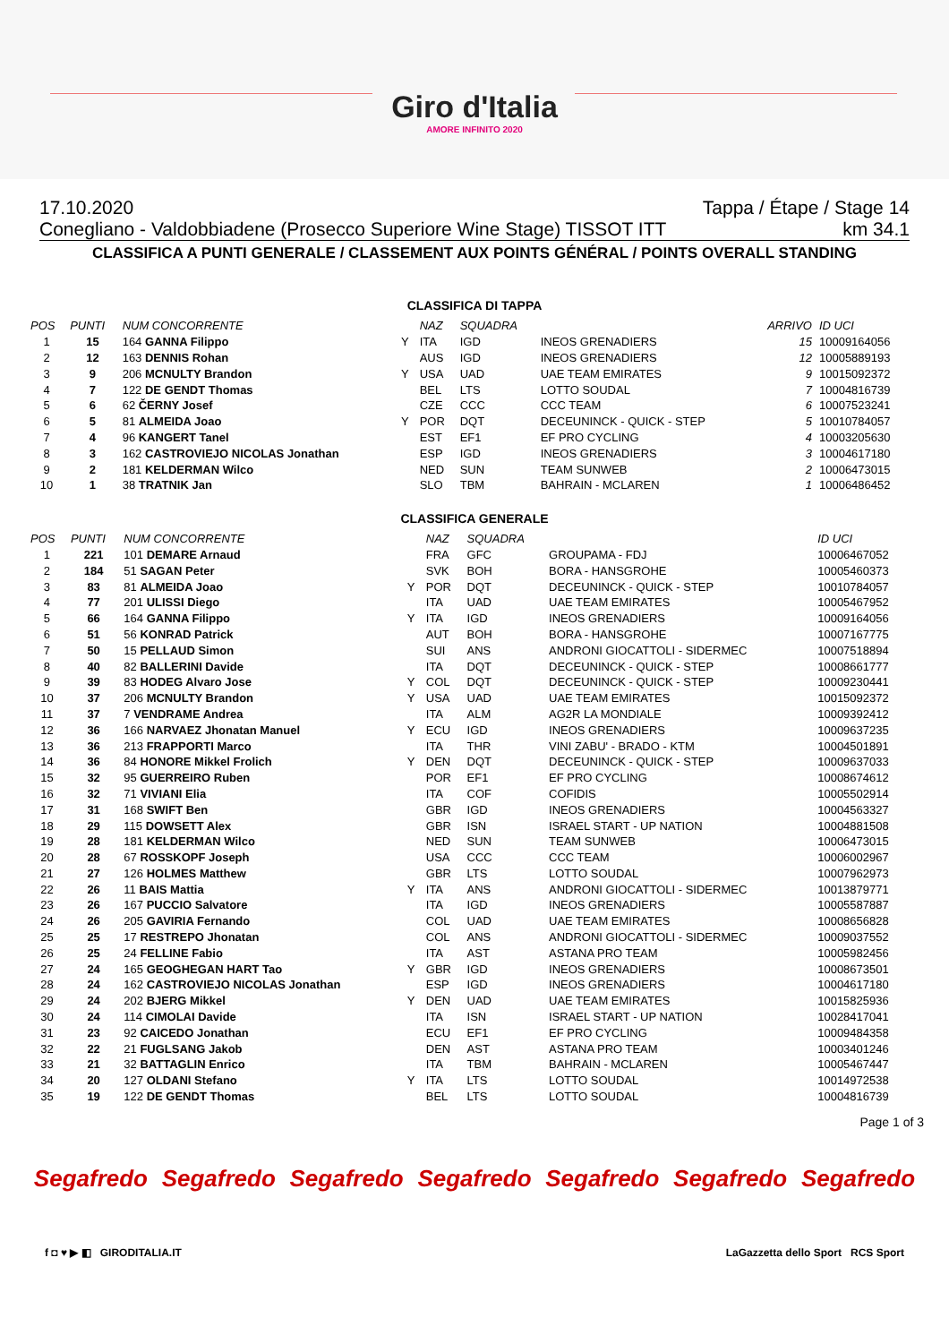Giro d'Italia
AMORE INFINITO 2020
17.10.2020 Tappa / Étape / Stage 14
Conegliano - Valdobbiadene (Prosecco Superiore Wine Stage) TISSOT ITT km 34.1
CLASSIFICA A PUNTI GENERALE / CLASSEMENT AUX POINTS GÉNÉRAL / POINTS OVERALL STANDING
CLASSIFICA DI TAPPA
| POS | PUNTI | NUM CONCORRENTE | | NAZ | SQUADRA | | ARRIVO | ID UCI |
| --- | --- | --- | --- | --- | --- | --- | --- | --- |
| 1 | 15 | 164 GANNA Filippo | Y | ITA | IGD | INEOS GRENADIERS | 15 | 10009164056 |
| 2 | 12 | 163 DENNIS Rohan | | AUS | IGD | INEOS GRENADIERS | 12 | 10005889193 |
| 3 | 9 | 206 MCNULTY Brandon | Y | USA | UAD | UAE TEAM EMIRATES | 9 | 10015092372 |
| 4 | 7 | 122 DE GENDT Thomas | | BEL | LTS | LOTTO SOUDAL | 7 | 10004816739 |
| 5 | 6 | 62 ČERNY Josef | | CZE | CCC | CCC TEAM | 6 | 10007523241 |
| 6 | 5 | 81 ALMEIDA Joao | Y | POR | DQT | DECEUNINCK - QUICK - STEP | 5 | 10010784057 |
| 7 | 4 | 96 KANGERT Tanel | | EST | EF1 | EF PRO CYCLING | 4 | 10003205630 |
| 8 | 3 | 162 CASTROVIEJO NICOLAS Jonathan | | ESP | IGD | INEOS GRENADIERS | 3 | 10004617180 |
| 9 | 2 | 181 KELDERMAN Wilco | | NED | SUN | TEAM SUNWEB | 2 | 10006473015 |
| 10 | 1 | 38 TRATNIK Jan | | SLO | TBM | BAHRAIN - MCLAREN | 1 | 10006486452 |
CLASSIFICA GENERALE
| POS | PUNTI | NUM CONCORRENTE | | NAZ | SQUADRA | | | ID UCI |
| --- | --- | --- | --- | --- | --- | --- | --- | --- |
| 1 | 221 | 101 DEMARE Arnaud | | FRA | GFC | GROUPAMA - FDJ | | 10006467052 |
| 2 | 184 | 51 SAGAN Peter | | SVK | BOH | BORA - HANSGROHE | | 10005460373 |
| 3 | 83 | 81 ALMEIDA Joao | Y | POR | DQT | DECEUNINCK - QUICK - STEP | | 10010784057 |
| 4 | 77 | 201 ULISSI Diego | | ITA | UAD | UAE TEAM EMIRATES | | 10005467952 |
| 5 | 66 | 164 GANNA Filippo | Y | ITA | IGD | INEOS GRENADIERS | | 10009164056 |
| 6 | 51 | 56 KONRAD Patrick | | AUT | BOH | BORA - HANSGROHE | | 10007167775 |
| 7 | 50 | 15 PELLAUD Simon | | SUI | ANS | ANDRONI GIOCATTOLI - SIDERMEC | | 10007518894 |
| 8 | 40 | 82 BALLERINI Davide | | ITA | DQT | DECEUNINCK - QUICK - STEP | | 10008661777 |
| 9 | 39 | 83 HODEG Alvaro Jose | Y | COL | DQT | DECEUNINCK - QUICK - STEP | | 10009230441 |
| 10 | 37 | 206 MCNULTY Brandon | Y | USA | UAD | UAE TEAM EMIRATES | | 10015092372 |
| 11 | 37 | 7 VENDRAME Andrea | | ITA | ALM | AG2R LA MONDIALE | | 10009392412 |
| 12 | 36 | 166 NARVAEZ Jhonatan Manuel | Y | ECU | IGD | INEOS GRENADIERS | | 10009637235 |
| 13 | 36 | 213 FRAPPORTI Marco | | ITA | THR | VINI ZABU' - BRADO - KTM | | 10004501891 |
| 14 | 36 | 84 HONORE Mikkel Frolich | Y | DEN | DQT | DECEUNINCK - QUICK - STEP | | 10009637033 |
| 15 | 32 | 95 GUERREIRO Ruben | | POR | EF1 | EF PRO CYCLING | | 10008674612 |
| 16 | 32 | 71 VIVIANI Elia | | ITA | COF | COFIDIS | | 10005502914 |
| 17 | 31 | 168 SWIFT Ben | | GBR | IGD | INEOS GRENADIERS | | 10004563327 |
| 18 | 29 | 115 DOWSETT Alex | | GBR | ISN | ISRAEL START - UP NATION | | 10004881508 |
| 19 | 28 | 181 KELDERMAN Wilco | | NED | SUN | TEAM SUNWEB | | 10006473015 |
| 20 | 28 | 67 ROSSKOPF Joseph | | USA | CCC | CCC TEAM | | 10006002967 |
| 21 | 27 | 126 HOLMES Matthew | | GBR | LTS | LOTTO SOUDAL | | 10007962973 |
| 22 | 26 | 11 BAIS Mattia | Y | ITA | ANS | ANDRONI GIOCATTOLI - SIDERMEC | | 10013879771 |
| 23 | 26 | 167 PUCCIO Salvatore | | ITA | IGD | INEOS GRENADIERS | | 10005587887 |
| 24 | 26 | 205 GAVIRIA Fernando | | COL | UAD | UAE TEAM EMIRATES | | 10008656828 |
| 25 | 25 | 17 RESTREPO Jhonatan | | COL | ANS | ANDRONI GIOCATTOLI - SIDERMEC | | 10009037552 |
| 26 | 25 | 24 FELLINE Fabio | | ITA | AST | ASTANA PRO TEAM | | 10005982456 |
| 27 | 24 | 165 GEOGHEGAN HART Tao | Y | GBR | IGD | INEOS GRENADIERS | | 10008673501 |
| 28 | 24 | 162 CASTROVIEJO NICOLAS Jonathan | | ESP | IGD | INEOS GRENADIERS | | 10004617180 |
| 29 | 24 | 202 BJERG Mikkel | Y | DEN | UAD | UAE TEAM EMIRATES | | 10015825936 |
| 30 | 24 | 114 CIMOLAI Davide | | ITA | ISN | ISRAEL START - UP NATION | | 10028417041 |
| 31 | 23 | 92 CAICEDO Jonathan | | ECU | EF1 | EF PRO CYCLING | | 10009484358 |
| 32 | 22 | 21 FUGLSANG Jakob | | DEN | AST | ASTANA PRO TEAM | | 10003401246 |
| 33 | 21 | 32 BATTAGLIN Enrico | | ITA | TBM | BAHRAIN - MCLAREN | | 10005467447 |
| 34 | 20 | 127 OLDANI Stefano | Y | ITA | LTS | LOTTO SOUDAL | | 10014972538 |
| 35 | 19 | 122 DE GENDT Thomas | | BEL | LTS | LOTTO SOUDAL | | 10004816739 |
Page 1 of 3
Segafredo Segafredo Segafredo Segafredo Segafredo Segafredo Segafredo
f ◘ ♥ ▶ ◧ GIRODITALIA.IT LaGazzetta dello Sport RCS Sport